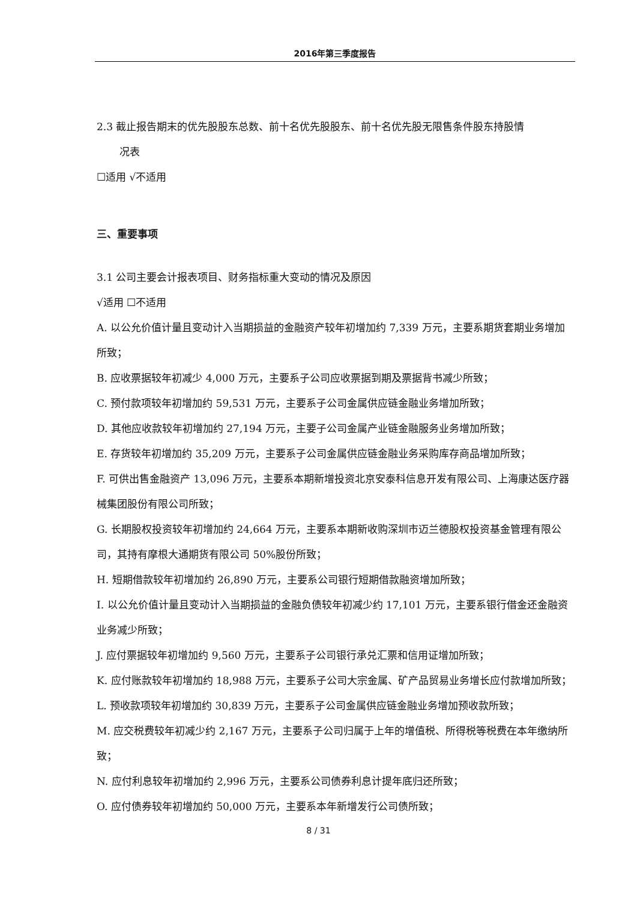2016年第三季度报告
2.3 截止报告期末的优先股股东总数、前十名优先股股东、前十名优先股无限售条件股东持股情
况表
☐适用 √不适用
三、重要事项
3.1 公司主要会计报表项目、财务指标重大变动的情况及原因
√适用 ☐不适用
A. 以公允价值计量且变动计入当期损益的金融资产较年初增加约 7,339 万元，主要系期货套期业务增加所致；
B. 应收票据较年初减少 4,000 万元，主要系子公司应收票据到期及票据背书减少所致；
C. 预付款项较年初增加约 59,531 万元，主要系子公司金属供应链金融业务增加所致；
D. 其他应收款较年初增加约 27,194 万元，主要子公司金属产业链金融服务业务增加所致；
E. 存货较年初增加约 35,209 万元，主要系子公司金属供应链金融业务采购库存商品增加所致；
F. 可供出售金融资产 13,096 万元，主要系本期新增投资北京安泰科信息开发有限公司、上海康达医疗器械集团股份有限公司所致；
G. 长期股权投资较年初增加约 24,664 万元，主要系本期新收购深圳市迈兰德股权投资基金管理有限公司，其持有摩根大通期货有限公司 50%股份所致；
H. 短期借款较年初增加约 26,890 万元，主要系公司银行短期借款融资增加所致；
I. 以公允价值计量且变动计入当期损益的金融负债较年初减少约 17,101 万元，主要系银行借金还金融资业务减少所致；
J. 应付票据较年初增加约 9,560 万元，主要系子公司银行承兑汇票和信用证增加所致；
K. 应付账款较年初增加约 18,988 万元，主要系子公司大宗金属、矿产品贸易业务增长应付款增加所致；
L. 预收款项较年初增加约 30,839 万元，主要系子公司金属供应链金融业务增加预收款所致；
M. 应交税费较年初减少约 2,167 万元，主要系子公司归属于上年的增值税、所得税等税费在本年缴纳所致；
N. 应付利息较年初增加约 2,996 万元，主要系公司债券利息计提年底归还所致；
O. 应付债券较年初增加约 50,000 万元，主要系本年新增发行公司债所致；
8 / 31